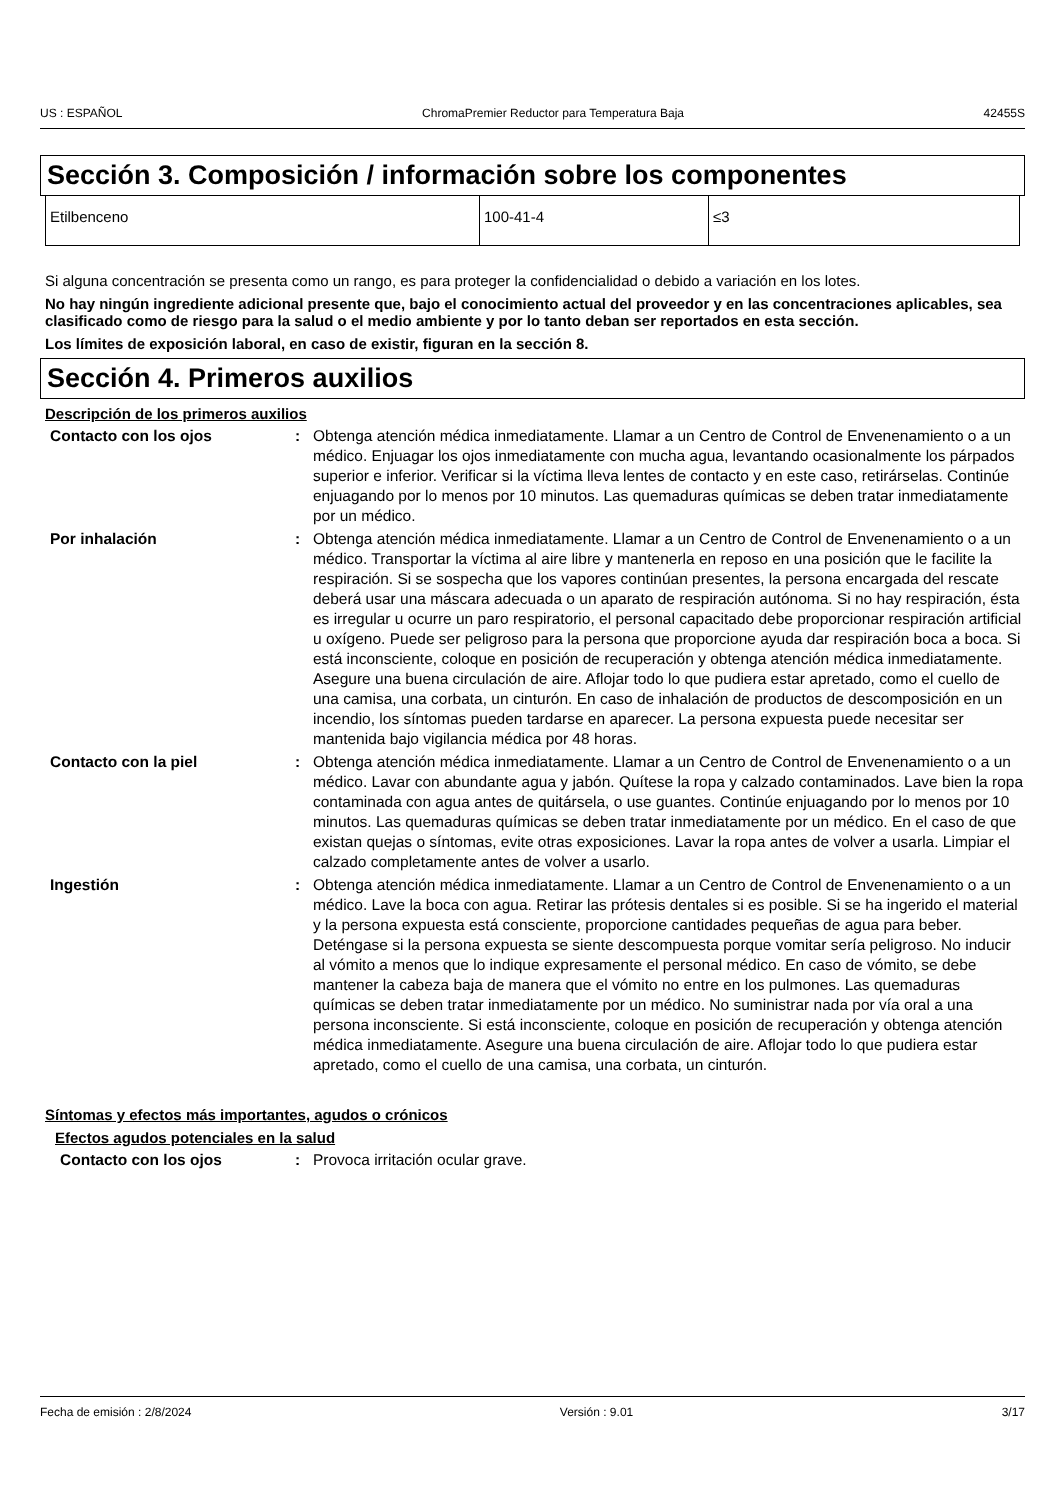US : ESPAÑOL ChromaPremier Reductor para Temperatura Baja 42455S
Sección 3. Composición / información sobre los componentes
| Etilbenceno | 100-41-4 | ≤3 |
Si alguna concentración se presenta como un rango, es para proteger la confidencialidad o debido a variación en los lotes.
No hay ningún ingrediente adicional presente que, bajo el conocimiento actual del proveedor y en las concentraciones aplicables, sea clasificado como de riesgo para la salud o el medio ambiente y por lo tanto deban ser reportados en esta sección.
Los límites de exposición laboral, en caso de existir, figuran en la sección 8.
Sección 4. Primeros auxilios
Descripción de los primeros auxilios
| Contacto con los ojos | : | Obtenga atención médica inmediatamente. Llamar a un Centro de Control de Envenenamiento o a un médico. Enjuagar los ojos inmediatamente con mucha agua, levantando ocasionalmente los párpados superior e inferior. Verificar si la víctima lleva lentes de contacto y en este caso, retirárselas. Continúe enjuagando por lo menos por 10 minutos. Las quemaduras químicas se deben tratar inmediatamente por un médico. |
| Por inhalación | : | Obtenga atención médica inmediatamente. Llamar a un Centro de Control de Envenenamiento o a un médico. Transportar la víctima al aire libre y mantenerla en reposo en una posición que le facilite la respiración. Si se sospecha que los vapores continúan presentes, la persona encargada del rescate deberá usar una máscara adecuada o un aparato de respiración autónoma. Si no hay respiración, ésta es irregular u ocurre un paro respiratorio, el personal capacitado debe proporcionar respiración artificial u oxígeno. Puede ser peligroso para la persona que proporcione ayuda dar respiración boca a boca. Si está inconsciente, coloque en posición de recuperación y obtenga atención médica inmediatamente. Asegure una buena circulación de aire. Aflojar todo lo que pudiera estar apretado, como el cuello de una camisa, una corbata, un cinturón. En caso de inhalación de productos de descomposición en un incendio, los síntomas pueden tardarse en aparecer. La persona expuesta puede necesitar ser mantenida bajo vigilancia médica por 48 horas. |
| Contacto con la piel | : | Obtenga atención médica inmediatamente. Llamar a un Centro de Control de Envenenamiento o a un médico. Lavar con abundante agua y jabón. Quítese la ropa y calzado contaminados. Lave bien la ropa contaminada con agua antes de quitársela, o use guantes. Continúe enjuagando por lo menos por 10 minutos. Las quemaduras químicas se deben tratar inmediatamente por un médico. En el caso de que existan quejas o síntomas, evite otras exposiciones. Lavar la ropa antes de volver a usarla. Limpiar el calzado completamente antes de volver a usarlo. |
| Ingestión | : | Obtenga atención médica inmediatamente. Llamar a un Centro de Control de Envenenamiento o a un médico. Lave la boca con agua. Retirar las prótesis dentales si es posible. Si se ha ingerido el material y la persona expuesta está consciente, proporcione cantidades pequeñas de agua para beber. Deténgase si la persona expuesta se siente descompuesta porque vomitar sería peligroso. No inducir al vómito a menos que lo indique expresamente el personal médico. En caso de vómito, se debe mantener la cabeza baja de manera que el vómito no entre en los pulmones. Las quemaduras químicas se deben tratar inmediatamente por un médico. No suministrar nada por vía oral a una persona inconsciente. Si está inconsciente, coloque en posición de recuperación y obtenga atención médica inmediatamente. Asegure una buena circulación de aire. Aflojar todo lo que pudiera estar apretado, como el cuello de una camisa, una corbata, un cinturón. |
Síntomas y efectos más importantes, agudos o crónicos
Efectos agudos potenciales en la salud
| Contacto con los ojos | : | Provoca irritación ocular grave. |
Fecha de emisión : 2/8/2024 Versión : 9.01 3/17